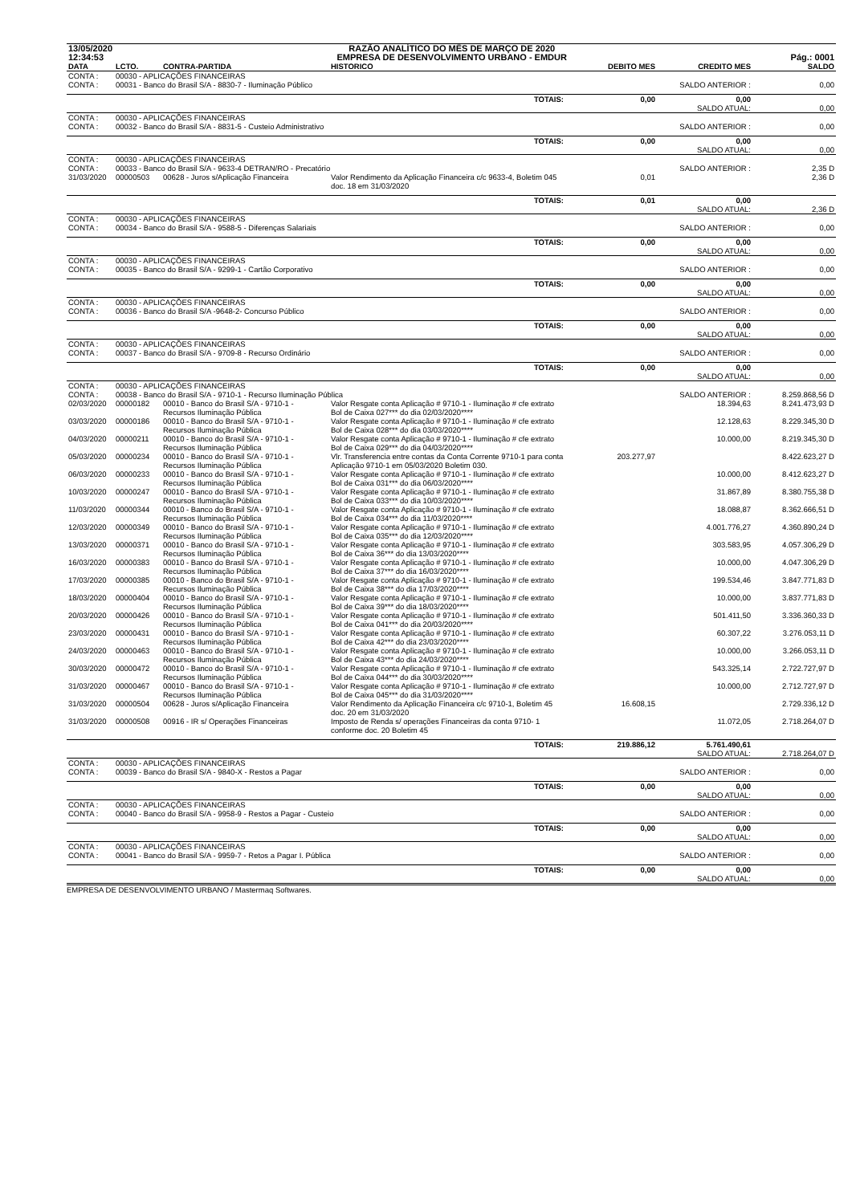| 13/05/2020 | RAZÃO ANALÍTICO DO MÊS DE MARÇO DE 2020 | |
| 12:34:53 | EMPRESA DE DESENVOLVIMENTO URBANO - EMDUR | Pág.: 0001 |
| DATA | LCTO. | CONTRA-PARTIDA | HISTORICO | DEBITO MES | CREDITO MES | SALDO |
| --- | --- | --- | --- | --- | --- | --- |
| CONTA : CONTA : | 00030 - APLICAÇÕES FINANCEIRAS 00031 - Banco do Brasil S/A - 8830-7 - Iluminação Público | | | | SALDO ANTERIOR : | 0,00 |
| | | | TOTAIS: | 0,00 | 0,00 SALDO ATUAL: | 0,00 |
| CONTA : CONTA : | 00030 - APLICAÇÕES FINANCEIRAS 00032 - Banco do Brasil S/A - 8831-5 - Custeio Administrativo | | | | SALDO ANTERIOR : | 0,00 |
| | | | TOTAIS: | 0,00 | 0,00 SALDO ATUAL: | 0,00 |
| CONTA : CONTA : | 00030 - APLICAÇÕES FINANCEIRAS 00033 - Banco do Brasil S/A - 9633-4 DETRAN/RO - Precatório | | | | SALDO ANTERIOR : | 2,35 D |
| 31/03/2020 | 00000503 | 00628 - Juros s/Aplicação Financeira | Valor Rendimento da Aplicação Financeira c/c 9633-4, Boletim 045 doc. 18 em 31/03/2020 | 0,01 | | 2,36 D |
| | | | TOTAIS: | 0,01 | 0,00 SALDO ATUAL: | 2,36 D |
| CONTA : CONTA : | 00030 - APLICAÇÕES FINANCEIRAS 00034 - Banco do Brasil S/A - 9588-5 - Diferenças Salariais | | | | SALDO ANTERIOR : | 0,00 |
| | | | TOTAIS: | 0,00 | 0,00 SALDO ATUAL: | 0,00 |
| CONTA : CONTA : | 00030 - APLICAÇÕES FINANCEIRAS 00035 - Banco do Brasil S/A - 9299-1 - Cartão Corporativo | | | | SALDO ANTERIOR : | 0,00 |
| | | | TOTAIS: | 0,00 | 0,00 SALDO ATUAL: | 0,00 |
| CONTA : CONTA : | 00030 - APLICAÇÕES FINANCEIRAS 00036 - Banco do Brasil S/A -9648-2- Concurso Público | | | | SALDO ANTERIOR : | 0,00 |
| | | | TOTAIS: | 0,00 | 0,00 SALDO ATUAL: | 0,00 |
| CONTA : CONTA : | 00030 - APLICAÇÕES FINANCEIRAS 00037 - Banco do Brasil S/A - 9709-8 - Recurso Ordinário | | | | SALDO ANTERIOR : | 0,00 |
| | | | TOTAIS: | 0,00 | 0,00 SALDO ATUAL: | 0,00 |
| CONTA : CONTA : | 00030 - APLICAÇÕES FINANCEIRAS 00038 - Banco do Brasil S/A - 9710-1 - Recurso Iluminação Pública | | | | SALDO ANTERIOR : | 8.259.868,56 D |
| 02/03/2020 | 00000182 | 00010 - Banco do Brasil S/A - 9710-1 - Recursos Iluminação Pública | Valor Resgate conta Aplicação # 9710-1 - Iluminação # cfe extrato Bol de Caixa 027*** do dia 02/03/2020**** | | 18.394,63 | 8.241.473,93 D |
| 03/03/2020 | 00000186 | 00010 - Banco do Brasil S/A - 9710-1 - Recursos Iluminação Pública | Valor Resgate conta Aplicação # 9710-1 - Iluminação # cfe extrato Bol de Caixa 028*** do dia 03/03/2020**** | | 12.128,63 | 8.229.345,30 D |
| 04/03/2020 | 00000211 | 00010 - Banco do Brasil S/A - 9710-1 - Recursos Iluminação Pública | Valor Resgate conta Aplicação # 9710-1 - Iluminação # cfe extrato Bol de Caixa 029*** do dia 04/03/2020**** | | 10.000,00 | 8.219.345,30 D |
| 05/03/2020 | 00000234 | 00010 - Banco do Brasil S/A - 9710-1 - Recursos Iluminação Pública | Vlr. Transferencia entre contas da Conta Corrente 9710-1 para conta Aplicação 9710-1 em 05/03/2020 Boletim 030. | 203.277,97 | | 8.422.623,27 D |
| 06/03/2020 | 00000233 | 00010 - Banco do Brasil S/A - 9710-1 - Recursos Iluminação Pública | Valor Resgate conta Aplicação # 9710-1 - Iluminação # cfe extrato Bol de Caixa 031*** do dia 06/03/2020**** | | 10.000,00 | 8.412.623,27 D |
| 10/03/2020 | 00000247 | 00010 - Banco do Brasil S/A - 9710-1 - Recursos Iluminação Pública | Valor Resgate conta Aplicação # 9710-1 - Iluminação # cfe extrato Bol de Caixa 033*** do dia 10/03/2020**** | | 31.867,89 | 8.380.755,38 D |
| 11/03/2020 | 00000344 | 00010 - Banco do Brasil S/A - 9710-1 - Recursos Iluminação Pública | Valor Resgate conta Aplicação # 9710-1 - Iluminação # cfe extrato Bol de Caixa 034*** do dia 11/03/2020**** | | 18.088,87 | 8.362.666,51 D |
| 12/03/2020 | 00000349 | 00010 - Banco do Brasil S/A - 9710-1 - Recursos Iluminação Pública | Valor Resgate conta Aplicação # 9710-1 - Iluminação # cfe extrato Bol de Caixa 035*** do dia 12/03/2020**** | | 4.001.776,27 | 4.360.890,24 D |
| 13/03/2020 | 00000371 | 00010 - Banco do Brasil S/A - 9710-1 - Recursos Iluminação Pública | Valor Resgate conta Aplicação # 9710-1 - Iluminação # cfe extrato Bol de Caixa 36*** do dia 13/03/2020**** | | 303.583,95 | 4.057.306,29 D |
| 16/03/2020 | 00000383 | 00010 - Banco do Brasil S/A - 9710-1 - Recursos Iluminação Pública | Valor Resgate conta Aplicação # 9710-1 - Iluminação # cfe extrato Bol de Caixa 37*** do dia 16/03/2020**** | | 10.000,00 | 4.047.306,29 D |
| 17/03/2020 | 00000385 | 00010 - Banco do Brasil S/A - 9710-1 - Recursos Iluminação Pública | Valor Resgate conta Aplicação # 9710-1 - Iluminação # cfe extrato Bol de Caixa 38*** do dia 17/03/2020**** | | 199.534,46 | 3.847.771,83 D |
| 18/03/2020 | 00000404 | 00010 - Banco do Brasil S/A - 9710-1 - Recursos Iluminação Pública | Valor Resgate conta Aplicação # 9710-1 - Iluminação # cfe extrato Bol de Caixa 39*** do dia 18/03/2020**** | | 10.000,00 | 3.837.771,83 D |
| 20/03/2020 | 00000426 | 00010 - Banco do Brasil S/A - 9710-1 - Recursos Iluminação Pública | Valor Resgate conta Aplicação # 9710-1 - Iluminação # cfe extrato Bol de Caixa 041*** do dia 20/03/2020**** | | 501.411,50 | 3.336.360,33 D |
| 23/03/2020 | 00000431 | 00010 - Banco do Brasil S/A - 9710-1 - Recursos Iluminação Pública | Valor Resgate conta Aplicação # 9710-1 - Iluminação # cfe extrato Bol de Caixa 42*** do dia 23/03/2020**** | | 60.307,22 | 3.276.053,11 D |
| 24/03/2020 | 00000463 | 00010 - Banco do Brasil S/A - 9710-1 - Recursos Iluminação Pública | Valor Resgate conta Aplicação # 9710-1 - Iluminação # cfe extrato Bol de Caixa 43*** do dia 24/03/2020**** | | 10.000,00 | 3.266.053,11 D |
| 30/03/2020 | 00000472 | 00010 - Banco do Brasil S/A - 9710-1 - Recursos Iluminação Pública | Valor Resgate conta Aplicação # 9710-1 - Iluminação # cfe extrato Bol de Caixa 044*** do dia 30/03/2020**** | | 543.325,14 | 2.722.727,97 D |
| 31/03/2020 | 00000467 | 00010 - Banco do Brasil S/A - 9710-1 - Recursos Iluminação Pública | Valor Resgate conta Aplicação # 9710-1 - Iluminação # cfe extrato Bol de Caixa 045*** do dia 31/03/2020**** | | 10.000,00 | 2.712.727,97 D |
| 31/03/2020 | 00000504 | 00628 - Juros s/Aplicação Financeira | Valor Rendimento da Aplicação Financeira c/c 9710-1, Boletim 45 doc. 20 em 31/03/2020 | 16.608,15 | | 2.729.336,12 D |
| 31/03/2020 | 00000508 | 00916 - IR s/ Operações Financeiras | Imposto de Renda s/ operações Financeiras da conta 9710- 1 conforme doc. 20 Boletim 45 | | 11.072,05 | 2.718.264,07 D |
| | | | TOTAIS: | 219.886,12 | 5.761.490,61 SALDO ATUAL: | 2.718.264,07 D |
| CONTA : CONTA : | 00030 - APLICAÇÕES FINANCEIRAS 00039 - Banco do Brasil S/A - 9840-X - Restos a Pagar | | | | SALDO ANTERIOR : | 0,00 |
| | | | TOTAIS: | 0,00 | 0,00 SALDO ATUAL: | 0,00 |
| CONTA : CONTA : | 00030 - APLICAÇÕES FINANCEIRAS 00040 - Banco do Brasil S/A - 9958-9 - Restos a Pagar - Custeio | | | | SALDO ANTERIOR : | 0,00 |
| | | | TOTAIS: | 0,00 | 0,00 SALDO ATUAL: | 0,00 |
| CONTA : CONTA : | 00030 - APLICAÇÕES FINANCEIRAS 00041 - Banco do Brasil S/A - 9959-7 - Retos a Pagar I. Pública | | | | SALDO ANTERIOR : | 0,00 |
| | | | TOTAIS: | 0,00 | 0,00 SALDO ATUAL: | 0,00 |
EMPRESA DE DESENVOLVIMENTO URBANO / Mastermaq Softwares.